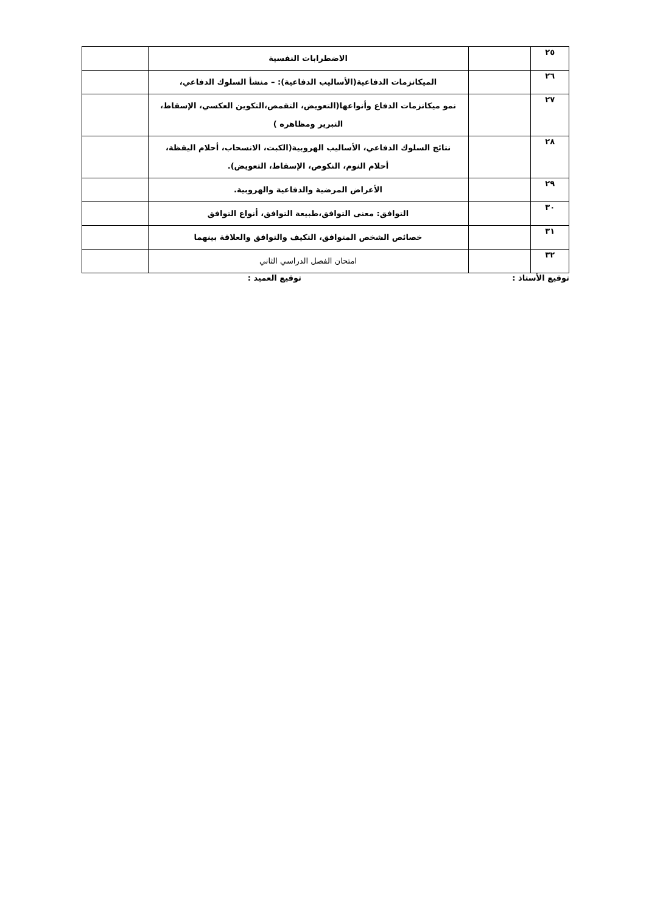| ٢٥ | | الاضطرابات النفسية | |
| ٢٦ | | الميكانزمات الدفاعية(الأساليب الدفاعية): – منشأ السلوك الدفاعي، | |
| ٢٧ | | نمو ميكانزمات الدفاع وأنواعها(التعويض، التقمص،التكوين العكسي، الإسقاط، التبرير ومظاهره ) | |
| ٢٨ | | نتائج السلوك الدفاعي، الأساليب الهروبية(الكبت، الانسحاب، أحلام اليقظة، أحلام النوم، النكوص، الإسقاط، التعويض). | |
| ٢٩ | | الأعراض المرضية والدفاعية والهروبية. | |
| ٣٠ | | التوافق: معنى التوافق،طبيعة التوافق، أنواع التوافق | |
| ٣١ | | خصائص الشخص المتوافق، التكيف والتوافق والعلاقة بينهما | |
| ٣٢ | | امتحان الفصل الدراسي الثاني | |
توقيع الأستاذ : توقيع العميد :